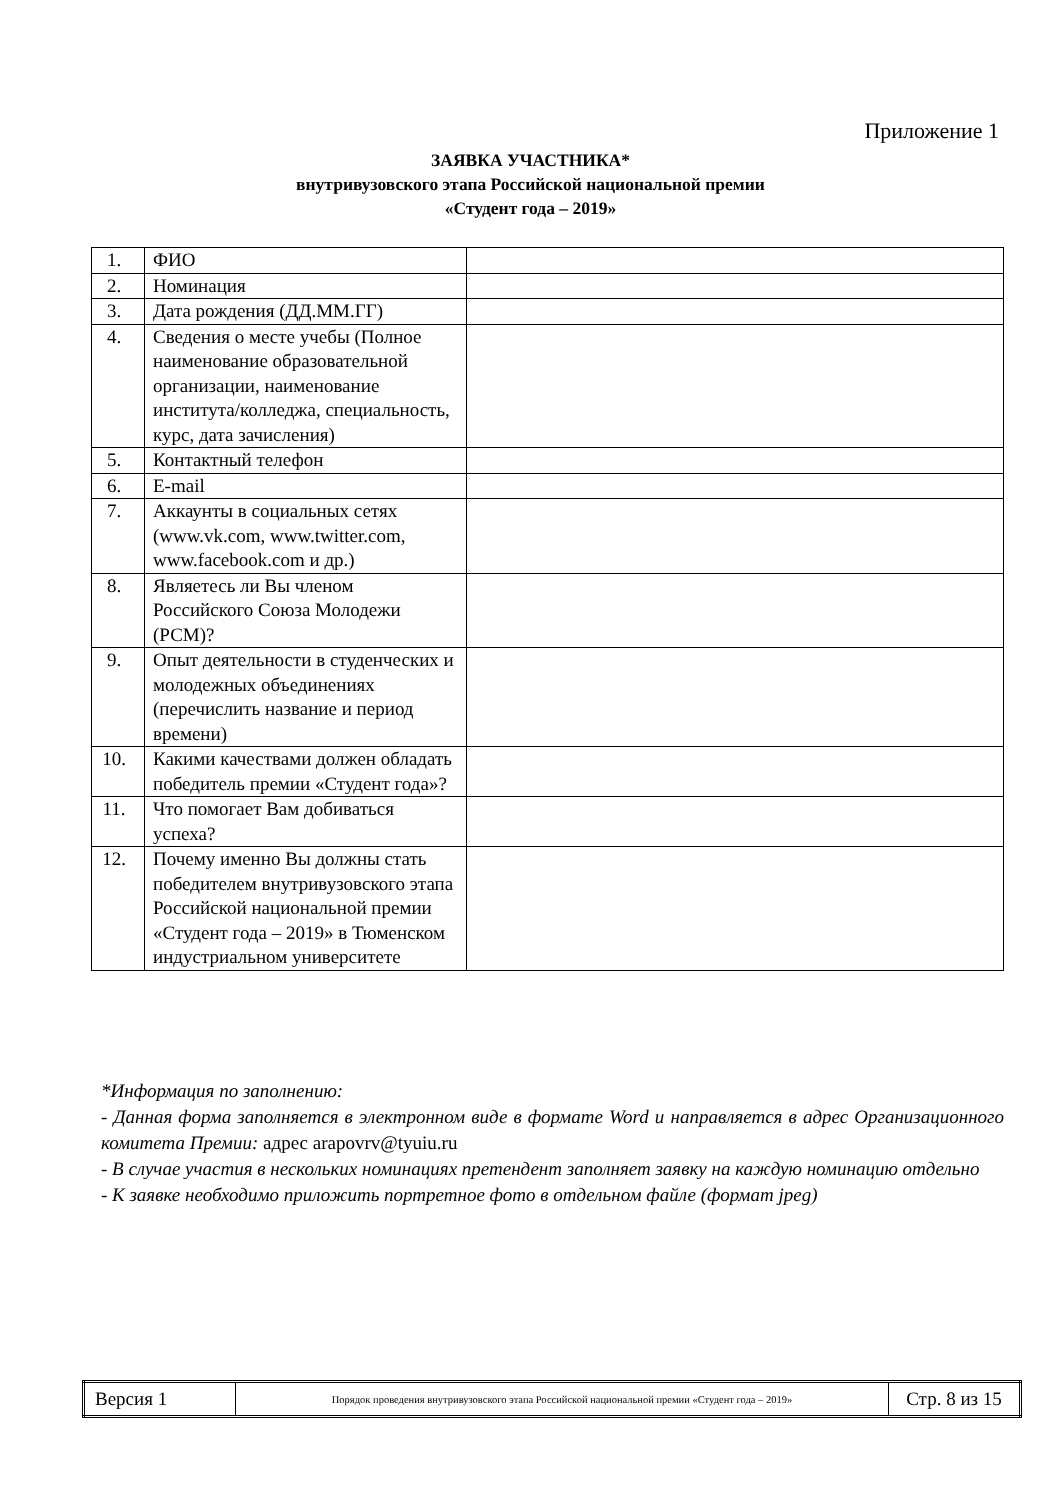Приложение 1
ЗАЯВКА УЧАСТНИКА*
внутривузовского этапа Российской национальной премии
«Студент года – 2019»
| 1. | ФИО | |
| 2. | Номинация | |
| 3. | Дата рождения (ДД.ММ.ГГ) | |
| 4. | Сведения о месте учебы (Полное наименование образовательной организации, наименование института/колледжа, специальность, курс, дата зачисления) | |
| 5. | Контактный телефон | |
| 6. | E-mail | |
| 7. | Аккаунты в социальных сетях (www.vk.com, www.twitter.com, www.facebook.com и др.) | |
| 8. | Являетесь ли Вы членом Российского Союза Молодежи (РСМ)? | |
| 9. | Опыт деятельности в студенческих и молодежных объединениях (перечислить название и период времени) | |
| 10. | Какими качествами должен обладать победитель премии «Студент года»? | |
| 11. | Что помогает Вам добиваться успеха? | |
| 12. | Почему именно Вы должны стать победителем внутривузовского этапа Российской национальной премии «Студент года – 2019» в Тюменском индустриальном университете | |
*Информация по заполнению:
- Данная форма заполняется в электронном виде в формате Word и направляется в адрес Организационного комитета Премии: адрес arapovrv@tyuiu.ru
- В случае участия в нескольких номинациях претендент заполняет заявку на каждую номинацию отдельно
- К заявке необходимо приложить портретное фото в отдельном файле (формат jpeg)
| Версия 1 | Порядок проведения внутривузовского этапа Российской национальной премии «Студент года – 2019» | Стр. 8 из 15 |